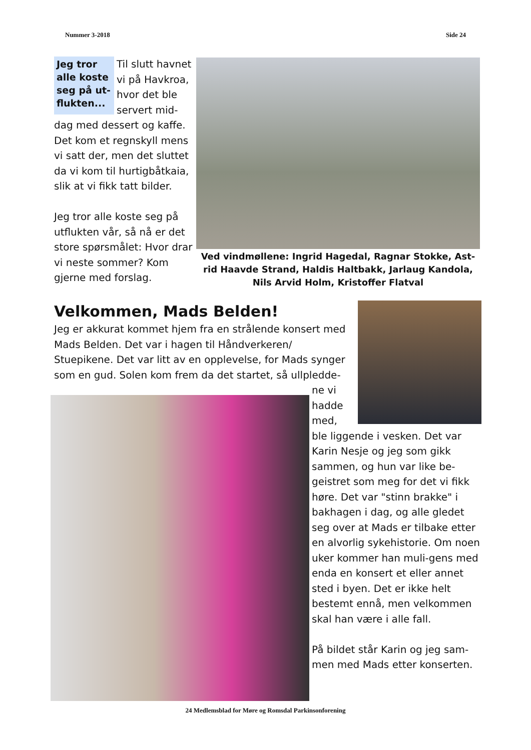Nummer 3-2018 Side 24
Jeg tror alle koste seg på ut-flukten...
Til slutt havnet vi på Havkroa, hvor det ble servert mid-dag med dessert og kaffe. Det kom et regnskyll mens vi satt der, men det sluttet da vi kom til hurtigbåtkaia, slik at vi fikk tatt bilder.
Jeg tror alle koste seg på utflukten vår, så nå er det store spørsmålet: Hvor drar vi neste sommer? Kom gjerne med forslag.
Ved vindmøllene: Ingrid Hagedal, Ragnar Stokke, Ast-rid Haavde Strand, Haldis Haltbakk, Jarlaug Kandola, Nils Arvid Holm, Kristoffer Flatval
Velkommen, Mads Belden!
Jeg er akkurat kommet hjem fra en strålende konsert med Mads Belden. Det var i hagen til Håndverkeren/ Stuepikene. Det var litt av en opplevelse, for Mads synger som en gud. Solen kom frem da det startet, så ullpledde-
ne vi
hadde
med,
ble liggende i vesken. Det var Karin Nesje og jeg som gikk sammen, og hun var like be-geistret som meg for det vi fikk høre. Det var "stinn brakke" i bakhagen i dag, og alle gledet seg over at Mads er tilbake etter en alvorlig sykehistorie. Om noen uker kommer han muli-gens med enda en konsert et eller annet sted i byen. Det er ikke helt bestemt ennå, men velkommen skal han være i alle fall.
På bildet står Karin og jeg sam-men med Mads etter konserten.
24 Medlemsblad for Møre og Romsdal Parkinsonforening